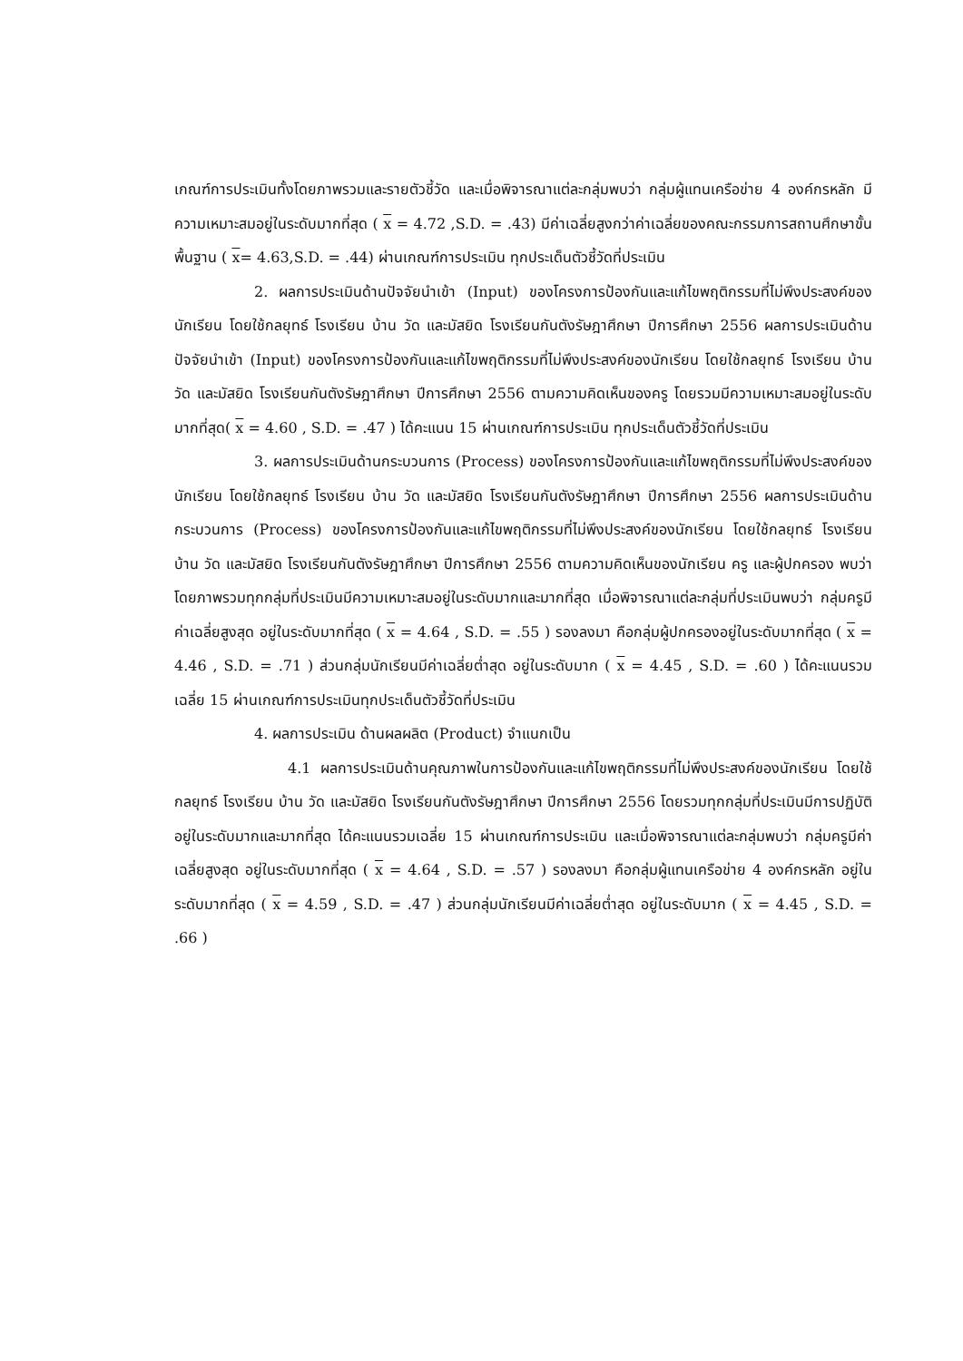เกณฑ์การประเมินทั้งโดยภาพรวมและรายตัวชี้วัด และเมื่อพิจารณาแต่ละกลุ่มพบว่า กลุ่มผู้แทนเครือข่าย 4 องค์กรหลัก มีความเหมาะสมอยู่ในระดับมากที่สุด ( x = 4.72 ,S.D. = .43) มีค่าเฉลี่ยสูงกว่าค่าเฉลี่ยของคณะกรรมการสถานศึกษาขั้นพื้นฐาน ( x= 4.63,S.D. = .44) ผ่านเกณฑ์การประเมิน ทุกประเด็นตัวชี้วัดที่ประเมิน
2. ผลการประเมินด้านปัจจัยนำเข้า (Input) ของโครงการป้องกันและแก้ไขพฤติกรรมที่ไม่พึงประสงค์ของนักเรียน โดยใช้กลยุทธ์ โรงเรียน บ้าน วัด และมัสยิด โรงเรียนกันตังรัษฎาศึกษา ปีการศึกษา 2556 ผลการประเมินด้านปัจจัยนำเข้า (Input) ของโครงการป้องกันและแก้ไขพฤติกรรมที่ไม่พึงประสงค์ของนักเรียน โดยใช้กลยุทธ์ โรงเรียน บ้าน วัด และมัสยิด โรงเรียนกันตังรัษฎาศึกษา ปีการศึกษา 2556 ตามความคิดเห็นของครู โดยรวมมีความเหมาะสมอยู่ในระดับมากที่สุด( x = 4.60 , S.D. = .47 ) ได้คะแนน 15 ผ่านเกณฑ์การประเมิน ทุกประเด็นตัวชี้วัดที่ประเมิน
3. ผลการประเมินด้านกระบวนการ (Process) ของโครงการป้องกันและแก้ไขพฤติกรรมที่ไม่พึงประสงค์ของนักเรียน โดยใช้กลยุทธ์ โรงเรียน บ้าน วัด และมัสยิด โรงเรียนกันตังรัษฎาศึกษา ปีการศึกษา 2556 ผลการประเมินด้านกระบวนการ (Process) ของโครงการป้องกันและแก้ไขพฤติกรรมที่ไม่พึงประสงค์ของนักเรียน โดยใช้กลยุทธ์ โรงเรียน บ้าน วัด และมัสยิด โรงเรียนกันตังรัษฎาศึกษา ปีการศึกษา 2556 ตามความคิดเห็นของนักเรียน ครู และผู้ปกครอง พบว่า โดยภาพรวมทุกกลุ่มที่ประเมินมีความเหมาะสมอยู่ในระดับมากและมากที่สุด เมื่อพิจารณาแต่ละกลุ่มที่ประเมินพบว่า กลุ่มครูมีค่าเฉลี่ยสูงสุด อยู่ในระดับมากที่สุด ( x = 4.64 , S.D. = .55 ) รองลงมา คือกลุ่มผู้ปกครองอยู่ในระดับมากที่สุด ( x = 4.46 , S.D. = .71 ) ส่วนกลุ่มนักเรียนมีค่าเฉลี่ยต่ำสุด อยู่ในระดับมาก ( x = 4.45 , S.D. = .60 ) ได้คะแนนรวมเฉลี่ย 15 ผ่านเกณฑ์การประเมินทุกประเด็นตัวชี้วัดที่ประเมิน
4. ผลการประเมิน ด้านผลผลิต (Product) จำแนกเป็น
4.1 ผลการประเมินด้านคุณภาพในการป้องกันและแก้ไขพฤติกรรมที่ไม่พึงประสงค์ของนักเรียน โดยใช้กลยุทธ์ โรงเรียน บ้าน วัด และมัสยิด โรงเรียนกันตังรัษฎาศึกษา ปีการศึกษา 2556 โดยรวมทุกกลุ่มที่ประเมินมีการปฏิบัติอยู่ในระดับมากและมากที่สุด ได้คะแนนรวมเฉลี่ย 15 ผ่านเกณฑ์การประเมิน และเมื่อพิจารณาแต่ละกลุ่มพบว่า กลุ่มครูมีค่าเฉลี่ยสูงสุด อยู่ในระดับมากที่สุด ( x = 4.64 , S.D. = .57 ) รองลงมา คือกลุ่มผู้แทนเครือข่าย 4 องค์กรหลัก อยู่ในระดับมากที่สุด ( x = 4.59 , S.D. = .47 ) ส่วนกลุ่มนักเรียนมีค่าเฉลี่ยต่ำสุด อยู่ในระดับมาก ( x = 4.45 , S.D. = .66 )